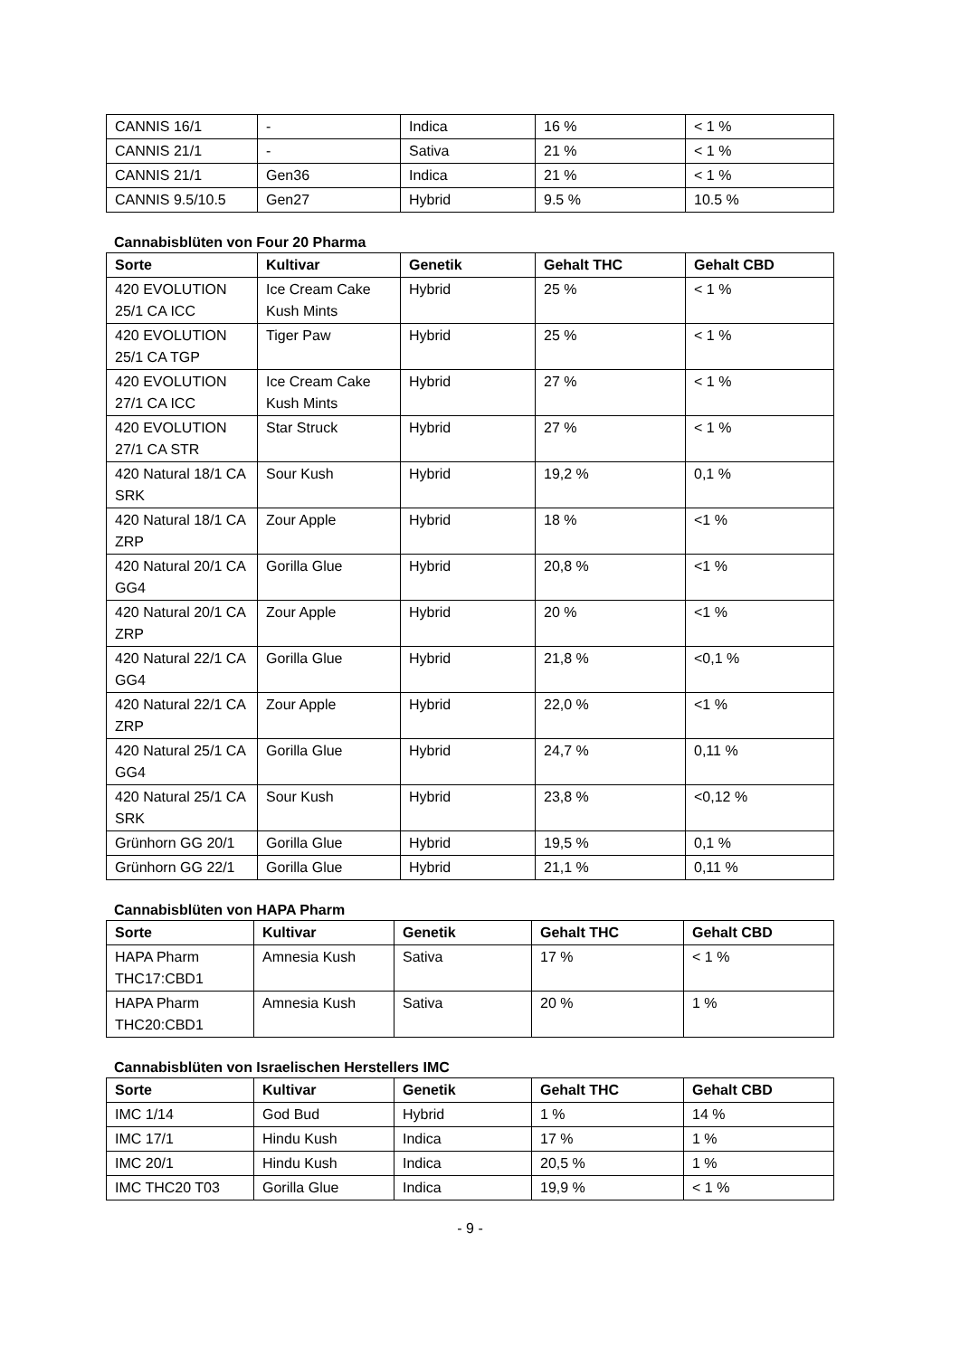| CANNIS 16/1 | - | Indica | 16 % | < 1 % |
| CANNIS 21/1 | - | Sativa | 21 % | < 1 % |
| CANNIS 21/1 | Gen36 | Indica | 21 % | < 1 % |
| CANNIS 9.5/10.5 | Gen27 | Hybrid | 9.5 % | 10.5 % |
Cannabisblüten von Four 20 Pharma
| Sorte | Kultivar | Genetik | Gehalt THC | Gehalt CBD |
| --- | --- | --- | --- | --- |
| 420 EVOLUTION 25/1 CA ICC | Ice Cream Cake Kush Mints | Hybrid | 25 % | < 1 % |
| 420 EVOLUTION 25/1 CA TGP | Tiger Paw | Hybrid | 25 % | < 1 % |
| 420 EVOLUTION 27/1 CA ICC | Ice Cream Cake Kush Mints | Hybrid | 27 % | < 1 % |
| 420 EVOLUTION 27/1 CA STR | Star Struck | Hybrid | 27 % | < 1 % |
| 420 Natural 18/1 CA SRK | Sour Kush | Hybrid | 19,2 % | 0,1 % |
| 420 Natural 18/1 CA ZRP | Zour Apple | Hybrid | 18 % | <1 % |
| 420 Natural 20/1 CA GG4 | Gorilla Glue | Hybrid | 20,8 % | <1 % |
| 420 Natural 20/1 CA ZRP | Zour Apple | Hybrid | 20 % | <1 % |
| 420 Natural 22/1 CA GG4 | Gorilla Glue | Hybrid | 21,8 % | <0,1 % |
| 420 Natural 22/1 CA ZRP | Zour Apple | Hybrid | 22,0 % | <1 % |
| 420 Natural 25/1 CA GG4 | Gorilla Glue | Hybrid | 24,7 % | 0,11 % |
| 420 Natural 25/1 CA SRK | Sour Kush | Hybrid | 23,8 % | <0,12 % |
| Grünhorn GG 20/1 | Gorilla Glue | Hybrid | 19,5 % | 0,1 % |
| Grünhorn GG 22/1 | Gorilla Glue | Hybrid | 21,1 % | 0,11 % |
Cannabisblüten von HAPA Pharm
| Sorte | Kultivar | Genetik | Gehalt THC | Gehalt CBD |
| --- | --- | --- | --- | --- |
| HAPA Pharm THC17:CBD1 | Amnesia Kush | Sativa | 17 % | < 1 % |
| HAPA Pharm THC20:CBD1 | Amnesia Kush | Sativa | 20 % | 1 % |
Cannabisblüten von Israelischen Herstellers IMC
| Sorte | Kultivar | Genetik | Gehalt THC | Gehalt CBD |
| --- | --- | --- | --- | --- |
| IMC 1/14 | God Bud | Hybrid | 1 % | 14 % |
| IMC 17/1 | Hindu Kush | Indica | 17 % | 1 % |
| IMC 20/1 | Hindu Kush | Indica | 20,5 % | 1 % |
| IMC THC20 T03 | Gorilla Glue | Indica | 19,9 % | < 1 % |
- 9 -